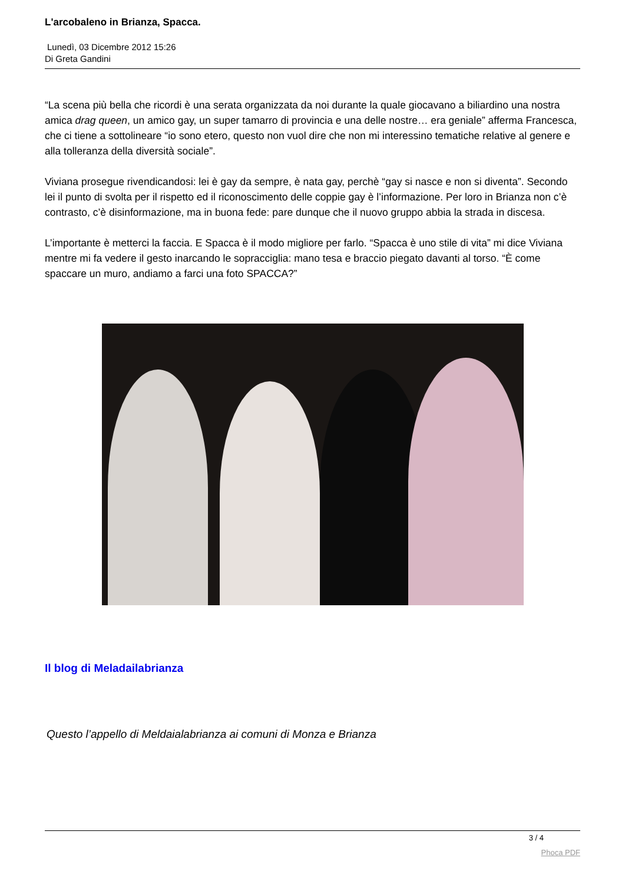L'arcobaleno in Brianza, Spacca.
Lunedì, 03 Dicembre 2012 15:26
Di Greta Gandini
“La scena più bella che ricordi è una serata organizzata da noi durante la quale giocavano a biliardino una nostra amica drag queen, un amico gay, un super tamarro di provincia e una delle nostre… era geniale” afferma Francesca, che ci tiene a sottolineare “io sono etero, questo non vuol dire che non mi interessino tematiche relative al genere e alla tolleranza della diversità sociale”.
Viviana prosegue rivendicandosi: lei è gay da sempre, è nata gay, perchè “gay si nasce e non si diventa”. Secondo lei il punto di svolta per il rispetto ed il riconoscimento delle coppie gay è l’informazione. Per loro in Brianza non c’è contrasto, c’è disinformazione, ma in buona fede: pare dunque che il nuovo gruppo abbia la strada in discesa.
L’importante è metterci la faccia. E Spacca è il modo migliore per farlo. “Spacca è uno stile di vita” mi dice Viviana mentre mi fa vedere il gesto inarcando le sopracciglia: mano tesa e braccio piegato davanti al torso. “È come spaccare un muro, andiamo a farci una foto SPACCA?”
Il blog di Meladailabrianza
Questo l’appello di Meldaialabrianza ai comuni di Monza e Brianza
3 / 4
Phoca PDF